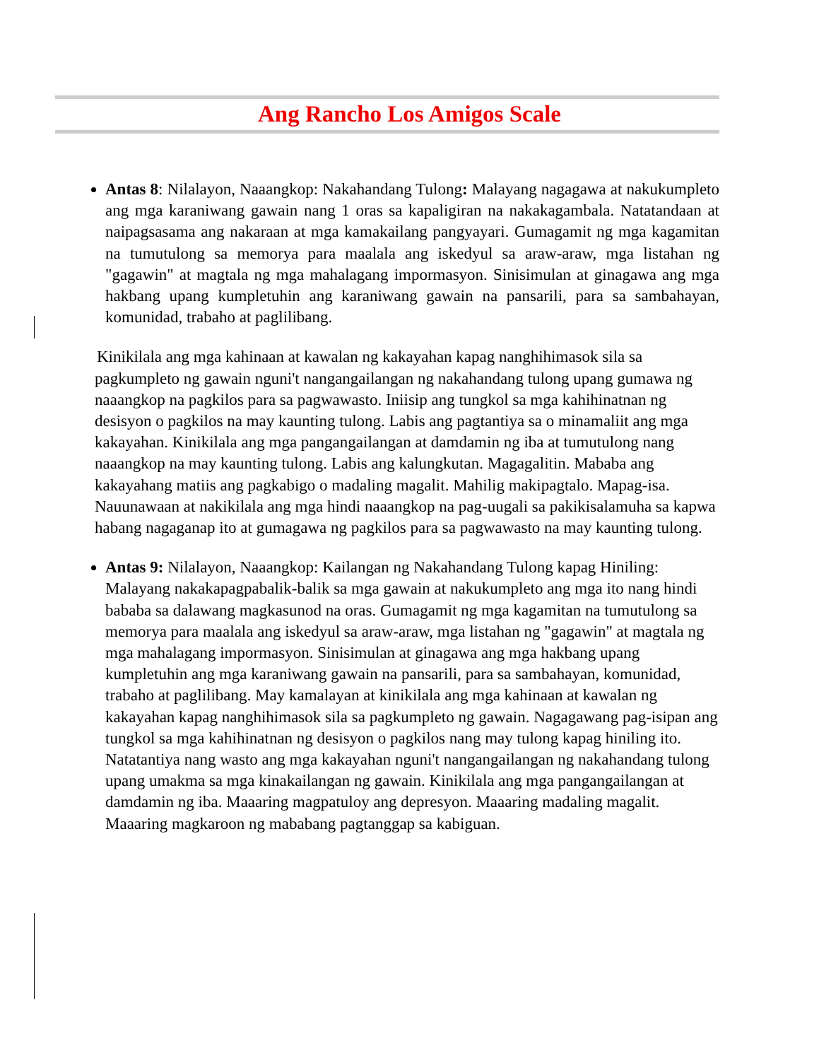Ang Rancho Los Amigos Scale
Antas 8: Nilalayon, Naaangkop: Nakahandang Tulong: Malayang nagagawa at nakukumpleto ang mga karaniwang gawain nang 1 oras sa kapaligiran na nakakagambala. Natatandaan at naipagsasama ang nakaraan at mga kamakailang pangyayari. Gumagamit ng mga kagamitan na tumutulong sa memorya para maalala ang iskedyul sa araw-araw, mga listahan ng "gagawin" at magtala ng mga mahalagang impormasyon. Sinisimulan at ginagawa ang mga hakbang upang kumpletuhin ang karaniwang gawain na pansarili, para sa sambahayan, komunidad, trabaho at paglilibang.
Kinikilala ang mga kahinaan at kawalan ng kakayahan kapag nanghihimasok sila sa pagkumpleto ng gawain nguni't nangangailangan ng nakahandang tulong upang gumawa ng naaangkop na pagkilos para sa pagwawasto. Iniisip ang tungkol sa mga kahihinatnan ng desisyon o pagkilos na may kaunting tulong. Labis ang pagtantiya sa o minamaliit ang mga kakayahan. Kinikilala ang mga pangangailangan at damdamin ng iba at tumutulong nang naaangkop na may kaunting tulong. Labis ang kalungkutan. Magagalitin. Mababa ang kakayahang matiis ang pagkabigo o madaling magalit. Mahilig makipagtalo. Mapag-isa. Nauunawaan at nakikilala ang mga hindi naaangkop na pag-uugali sa pakikisalamuha sa kapwa habang nagaganap ito at gumagawa ng pagkilos para sa pagwawasto na may kaunting tulong.
Antas 9: Nilalayon, Naaangkop: Kailangan ng Nakahandang Tulong kapag Hiniling: Malayang nakakapagpabalik-balik sa mga gawain at nakukumpleto ang mga ito nang hindi bababa sa dalawang magkasunod na oras. Gumagamit ng mga kagamitan na tumutulong sa memorya para maalala ang iskedyul sa araw-araw, mga listahan ng "gagawin" at magtala ng mga mahalagang impormasyon. Sinisimulan at ginagawa ang mga hakbang upang kumpletuhin ang mga karaniwang gawain na pansarili, para sa sambahayan, komunidad, trabaho at paglilibang. May kamalayan at kinikilala ang mga kahinaan at kawalan ng kakayahan kapag nanghihimasok sila sa pagkumpleto ng gawain. Nagagawang pag-isipan ang tungkol sa mga kahihinatnan ng desisyon o pagkilos nang may tulong kapag hiniling ito. Natatantiya nang wasto ang mga kakayahan nguni't nangangailangan ng nakahandang tulong upang umakma sa mga kinakailangan ng gawain. Kinikilala ang mga pangangailangan at damdamin ng iba. Maaaring magpatuloy ang depresyon. Maaaring madaling magalit. Maaaring magkaroon ng mababang pagtanggap sa kabiguan.